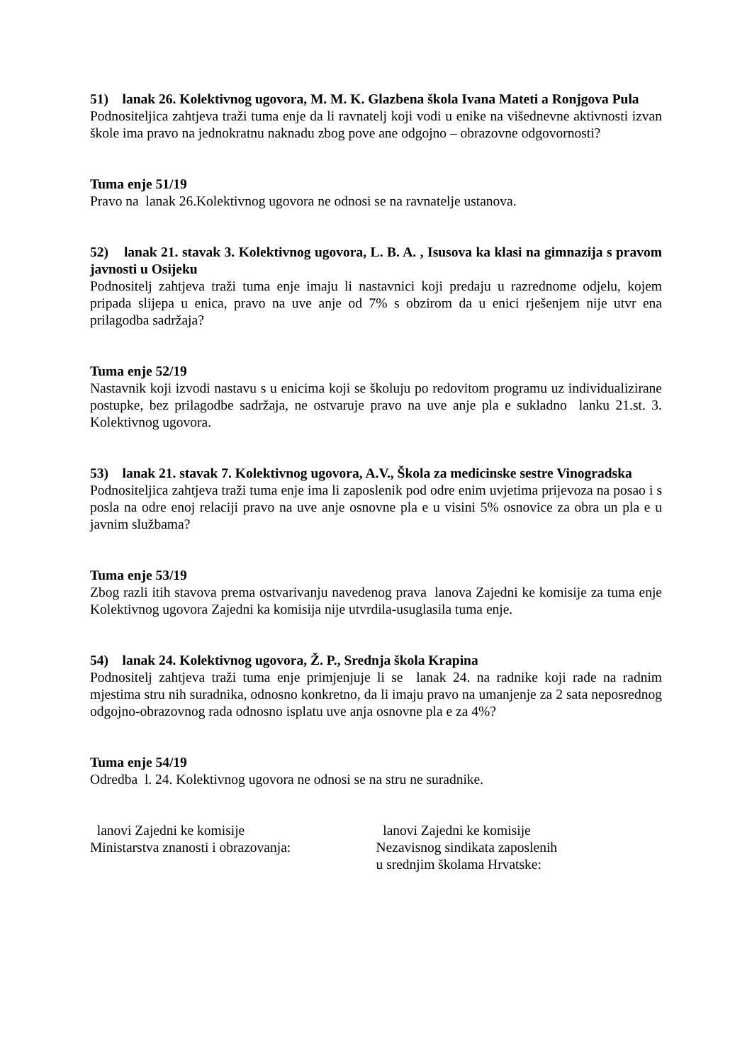51) lanak 26. Kolektivnog ugovora, M. M. K. Glazbena škola Ivana Mateti a Ronjgova Pula
Podnositeljica zahtjeva traži tuma enje da li ravnatelj koji vodi u enike na višednevne aktivnosti izvan škole ima pravo na jednokratnu naknadu zbog pove ane odgojno – obrazovne odgovornosti?
Tuma enje 51/19
Pravo na lanak 26.Kolektivnog ugovora ne odnosi se na ravnatelje ustanova.
52) lanak 21. stavak 3. Kolektivnog ugovora, L. B. A. , Isusova ka klasi na gimnazija s pravom javnosti u Osijeku
Podnositelj zahtjeva traži tuma enje imaju li nastavnici koji predaju u razrednome odjelu, kojem pripada slijepa u enica, pravo na uve anje od 7% s obzirom da u enici rješenjem nije utvr ena prilagodba sadržaja?
Tuma enje 52/19
Nastavnik koji izvodi nastavu s u enicima koji se školuju po redovitom programu uz individualizirane postupke, bez prilagodbe sadržaja, ne ostvaruje pravo na uve anje pla e sukladno lanku 21.st. 3. Kolektivnog ugovora.
53) lanak 21. stavak 7. Kolektivnog ugovora, A.V., Škola za medicinske sestre Vinogradska
Podnositeljica zahtjeva traži tuma enje ima li zaposlenik pod odre enim uvjetima prijevoza na posao i s posla na odre enoj relaciji pravo na uve anje osnovne pla e u visini 5% osnovice za obra un pla e u javnim službama?
Tuma enje 53/19
Zbog razli itih stavova prema ostvarivanju navedenog prava lanova Zajedni ke komisije za tuma enje Kolektivnog ugovora Zajedni ka komisija nije utvrdila-usuglasila tuma enje.
54) lanak 24. Kolektivnog ugovora, Ž. P., Srednja škola Krapina
Podnositelj zahtjeva traži tuma enje primjenjuje li se lanak 24. na radnike koji rade na radnim mjestima stru nih suradnika, odnosno konkretno, da li imaju pravo na umanjenje za 2 sata neposrednog odgojno-obrazovnog rada odnosno isplatu uve anja osnovne pla e za 4%?
Tuma enje 54/19
Odredba l. 24. Kolektivnog ugovora ne odnosi se na stru ne suradnike.
lanovi Zajedni ke komisije
Ministarstva znanosti i obrazovanja:
lanovi Zajedni ke komisije
Nezavisnog sindikata zaposlenih
u srednjim školama Hrvatske: